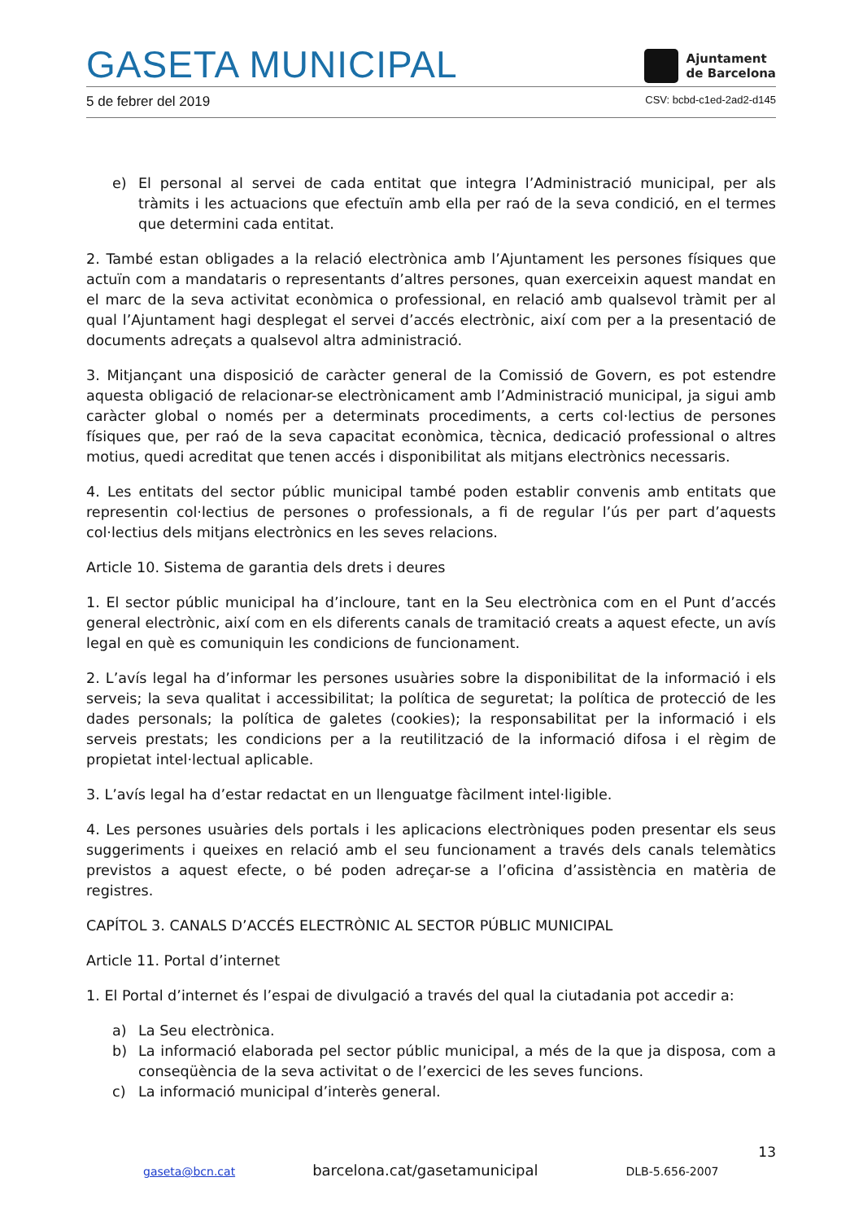GASETA MUNICIPAL
Ajuntament
de Barcelona
5 de febrer del 2019 CSV: bcbd-c1ed-2ad2-d145
e) El personal al servei de cada entitat que integra l’Administració municipal, per als tràmits i les actuacions que efectuïn amb ella per raó de la seva condició, en el termes que determini cada entitat.
2. També estan obligades a la relació electrònica amb l’Ajuntament les persones físiques que actuïn com a mandataris o representants d’altres persones, quan exerceixin aquest mandat en el marc de la seva activitat econòmica o professional, en relació amb qualsevol tràmit per al qual l’Ajuntament hagi desplegat el servei d’accés electrònic, així com per a la presentació de documents adreçats a qualsevol altra administració.
3. Mitjançant una disposició de caràcter general de la Comissió de Govern, es pot estendre aquesta obligació de relacionar-se electrònicament amb l’Administració municipal, ja sigui amb caràcter global o només per a determinats procediments, a certs col·lectius de persones físiques que, per raó de la seva capacitat econòmica, tècnica, dedicació professional o altres motius, quedi acreditat que tenen accés i disponibilitat als mitjans electrònics necessaris.
4. Les entitats del sector públic municipal també poden establir convenis amb entitats que representin col·lectius de persones o professionals, a fi de regular l’ús per part d’aquests col·lectius dels mitjans electrònics en les seves relacions.
Article 10. Sistema de garantia dels drets i deures
1. El sector públic municipal ha d’incloure, tant en la Seu electrònica com en el Punt d’accés general electrònic, així com en els diferents canals de tramitació creats a aquest efecte, un avís legal en què es comuniquin les condicions de funcionament.
2. L’avís legal ha d’informar les persones usuàries sobre la disponibilitat de la informació i els serveis; la seva qualitat i accessibilitat; la política de seguretat; la política de protecció de les dades personals; la política de galetes (cookies); la responsabilitat per la informació i els serveis prestats; les condicions per a la reutilització de la informació difosa i el règim de propietat intel·lectual aplicable.
3. L’avís legal ha d’estar redactat en un llenguatge fàcilment intel·ligible.
4. Les persones usuàries dels portals i les aplicacions electròniques poden presentar els seus suggeriments i queixes en relació amb el seu funcionament a través dels canals telemàtics previstos a aquest efecte, o bé poden adreçar-se a l’oficina d’assistència en matèria de registres.
CAPÍTOL 3. CANALS D’ACCÉS ELECTRÒNIC AL SECTOR PÚBLIC MUNICIPAL
Article 11. Portal d’internet
1. El Portal d’internet és l’espai de divulgació a través del qual la ciutadania pot accedir a:
a) La Seu electrònica.
b) La informació elaborada pel sector públic municipal, a més de la que ja disposa, com a conseqüència de la seva activitat o de l’exercici de les seves funcions.
c) La informació municipal d’interès general.
13
gaseta@bcn.cat barcelona.cat/gasetamunicipal DLB-5.656-2007